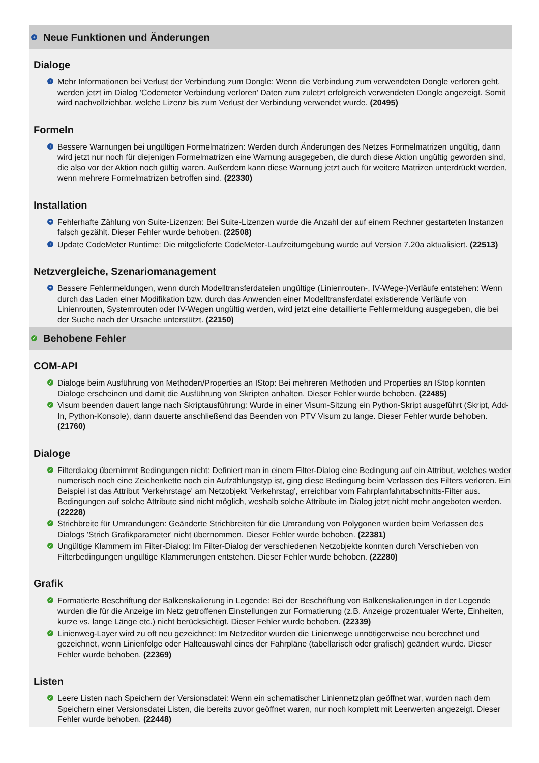+ Neue Funktionen und Änderungen
Dialoge
+ Mehr Informationen bei Verlust der Verbindung zum Dongle: Wenn die Verbindung zum verwendeten Dongle verloren geht, werden jetzt im Dialog 'Codemeter Verbindung verloren' Daten zum zuletzt erfolgreich verwendeten Dongle angezeigt. Somit wird nachvollziehbar, welche Lizenz bis zum Verlust der Verbindung verwendet wurde. (20495)
Formeln
+ Bessere Warnungen bei ungültigen Formelmatrizen: Werden durch Änderungen des Netzes Formelmatrizen ungültig, dann wird jetzt nur noch für diejenigen Formelmatrizen eine Warnung ausgegeben, die durch diese Aktion ungültig geworden sind, die also vor der Aktion noch gültig waren. Außerdem kann diese Warnung jetzt auch für weitere Matrizen unterdrückt werden, wenn mehrere Formelmatrizen betroffen sind. (22330)
Installation
+ Fehlerhafte Zählung von Suite-Lizenzen: Bei Suite-Lizenzen wurde die Anzahl der auf einem Rechner gestarteten Instanzen falsch gezählt. Dieser Fehler wurde behoben. (22508)
+ Update CodeMeter Runtime: Die mitgelieferte CodeMeter-Laufzeitumgebung wurde auf Version 7.20a aktualisiert. (22513)
Netzvergleiche, Szenariomanagement
+ Bessere Fehlermeldungen, wenn durch Modelltransferdateien ungültige (Linienrouten-, IV-Wege-)Verläufe entstehen: Wenn durch das Laden einer Modifikation bzw. durch das Anwenden einer Modelltransferdatei existierende Verläufe von Linienrouten, Systemrouten oder IV-Wegen ungültig werden, wird jetzt eine detaillierte Fehlermeldung ausgegeben, die bei der Suche nach der Ursache unterstützt. (22150)
✓ Behobene Fehler
COM-API
✓ Dialoge beim Ausführung von Methoden/Properties an IStop: Bei mehreren Methoden und Properties an IStop konnten Dialoge erscheinen und damit die Ausführung von Skripten anhalten. Dieser Fehler wurde behoben. (22485)
✓ Visum beenden dauert lange nach Skriptausführung: Wurde in einer Visum-Sitzung ein Python-Skript ausgeführt (Skript, Add-In, Python-Konsole), dann dauerte anschließend das Beenden von PTV Visum zu lange. Dieser Fehler wurde behoben. (21760)
Dialoge
✓ Filterdialog übernimmt Bedingungen nicht: Definiert man in einem Filter-Dialog eine Bedingung auf ein Attribut, welches weder numerisch noch eine Zeichenkette noch ein Aufzählungstyp ist, ging diese Bedingung beim Verlassen des Filters verloren. Ein Beispiel ist das Attribut 'Verkehrstage' am Netzobjekt 'Verkehrstag', erreichbar vom Fahrplanfahrtabschnitts-Filter aus. Bedingungen auf solche Attribute sind nicht möglich, weshalb solche Attribute im Dialog jetzt nicht mehr angeboten werden. (22228)
✓ Strichbreite für Umrandungen: Geänderte Strichbreiten für die Umrandung von Polygonen wurden beim Verlassen des Dialogs 'Strich Grafikparameter' nicht übernommen. Dieser Fehler wurde behoben. (22381)
✓ Ungültige Klammern im Filter-Dialog: Im Filter-Dialog der verschiedenen Netzobjekte konnten durch Verschieben von Filterbedingungen ungültige Klammerungen entstehen. Dieser Fehler wurde behoben. (22280)
Grafik
✓ Formatierte Beschriftung der Balkenskalierung in Legende: Bei der Beschriftung von Balkenskalierungen in der Legende wurden die für die Anzeige im Netz getroffenen Einstellungen zur Formatierung (z.B. Anzeige prozentualer Werte, Einheiten, kurze vs. lange Länge etc.) nicht berücksichtigt. Dieser Fehler wurde behoben. (22339)
✓ Linienweg-Layer wird zu oft neu gezeichnet: Im Netzeditor wurden die Linienwege unnötigerweise neu berechnet und gezeichnet, wenn Linienfolge oder Halteauswahl eines der Fahrpläne (tabellarisch oder grafisch) geändert wurde. Dieser Fehler wurde behoben. (22369)
Listen
✓ Leere Listen nach Speichern der Versionsdatei: Wenn ein schematischer Liniennetzplan geöffnet war, wurden nach dem Speichern einer Versionsdatei Listen, die bereits zuvor geöffnet waren, nur noch komplett mit Leerwerten angezeigt. Dieser Fehler wurde behoben. (22448)